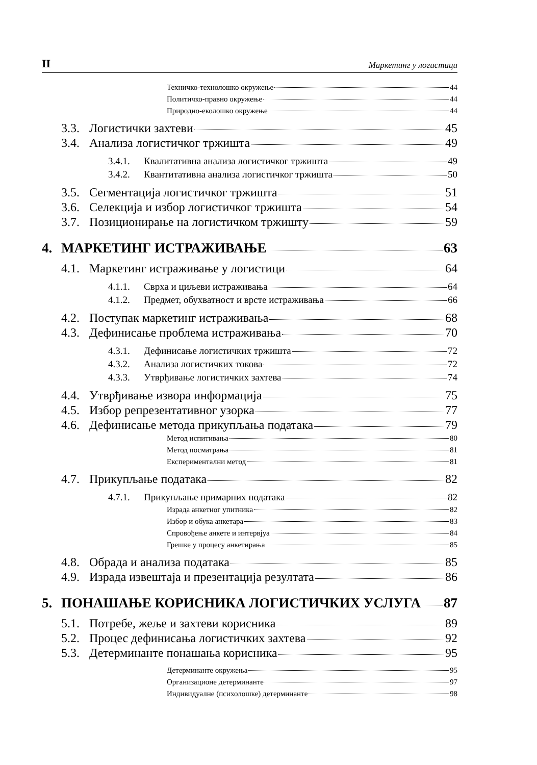II Маркетинг у логистици
Техничко-технолошко окружење 44
Политичко-правно окружење 44
Природно-еколошко окружење 44
3.3. Логистички захтеви 45
3.4. Анализа логистичког тржишта 49
3.4.1. Квалитативна анализа логистичког тржишта 49
3.4.2. Квантитативна анализа логистичког тржишта 50
3.5. Сегментација логистичког тржишта 51
3.6. Селекција и избор логистичког тржишта 54
3.7. Позиционирање на логистичком тржишту 59
4. МАРКЕТИНГ ИСТРАЖИВАЊЕ 63
4.1. Маркетинг истраживање у логистици 64
4.1.1. Сврха и циљеви истраживања 64
4.1.2. Предмет, обухватност и врсте истраживања 66
4.2. Поступак маркетинг истраживања 68
4.3. Дефинисање проблема истраживања 70
4.3.1. Дефинисање логистичких тржишта 72
4.3.2. Анализа логистичких токова 72
4.3.3. Утврђивање логистичких захтева 74
4.4. Утврђивање извора информација 75
4.5. Избор репрезентативног узорка 77
4.6. Дефинисање метода прикупљања података 79
Метод испитивања 80
Метод посматрања 81
Експериментални метод 81
4.7. Прикупљање података 82
4.7.1. Прикупљање примарних података 82
Израда анкетног упитника 82
Избор и обука анкетара 83
Спровођење анкете и интервјуа 84
Грешке у процесу анкетирања 85
4.8. Обрада и анализа података 85
4.9. Израда извештаја и презентација резултата 86
5. ПОНАШАЊЕ КОРИСНИКА ЛОГИСТИЧКИХ УСЛУГА 87
5.1. Потребе, жеље и захтеви корисника 89
5.2. Процес дефинисања логистичких захтева 92
5.3. Детерминанте понашања корисника 95
Детерминанте окружења 95
Организационе детерминанте 97
Индивидуалне (психолошке) детерминанте 98